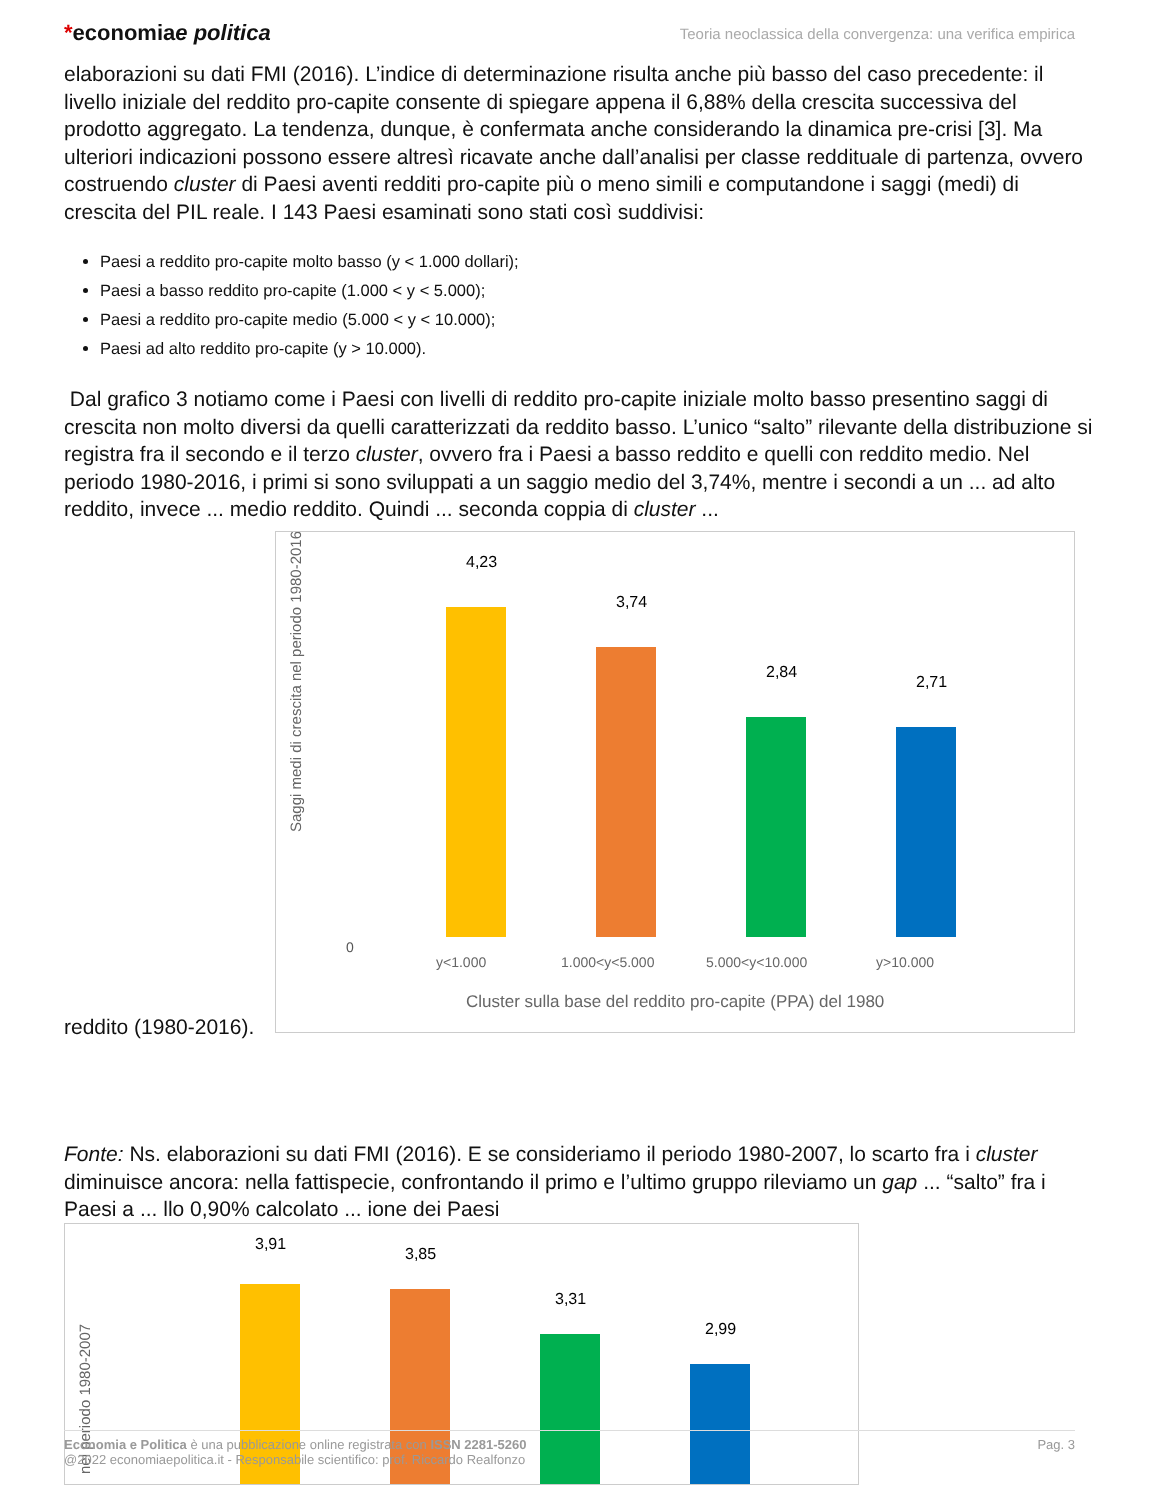*economiae politica
Teoria neoclassica della convergenza: una verifica empirica
elaborazioni su dati FMI (2016). L’indice di determinazione risulta anche più basso del caso precedente: il livello iniziale del reddito pro-capite consente di spiegare appena il 6,88% della crescita successiva del prodotto aggregato. La tendenza, dunque, è confermata anche considerando la dinamica pre-crisi [3]. Ma ulteriori indicazioni possono essere altresì ricavate anche dall’analisi per classe reddituale di partenza, ovvero costruendo cluster di Paesi aventi redditi pro-capite più o meno simili e computandone i saggi (medi) di crescita del PIL reale. I 143 Paesi esaminati sono stati così suddivisi:
Paesi a reddito pro-capite molto basso (y < 1.000 dollari);
Paesi a basso reddito pro-capite (1.000 < y < 5.000);
Paesi a reddito pro-capite medio (5.000 < y < 10.000);
Paesi ad alto reddito pro-capite (y > 10.000).
Dal grafico 3 notiamo come i Paesi con livelli di reddito pro-capite iniziale molto basso presentino saggi di crescita non molto diversi da quelli caratterizzati da reddito basso. L’unico “salto” rilevante della distribuzione si registra fra il secondo e il terzo cluster, ovvero fra i Paesi a basso reddito e quelli con reddito medio. Nel periodo 1980-2016, i primi si sono sviluppati a un saggio medio del 3,74%, mentre i secondi a un ... ad alto reddito, invece ... medio reddito. Quindi ... seconda coppia di cluster ...
Saggi medi di crescita nel periodo 1980-2016
0
4,23
3,74
2,84
2,71
y<1.000
1.000<y<5.000
5.000<y<10.000
y>10.000
Cluster sulla base del reddito pro-capite (PPA) del 1980
reddito (1980-2016).
Fonte: Ns. elaborazioni su dati FMI (2016). E se consideriamo il periodo 1980-2007, lo scarto fra i cluster diminuisce ancora: nella fattispecie, confrontando il primo e l’ultimo gruppo rileviamo un gap ... “salto” fra i Paesi a ... llo 0,90% calcolato ... ione dei Paesi
nel periodo 1980-2007
3,91
3,85
3,31
2,99
Economia e Politica è una pubblicazione online registrata con ISSN 2281-5260
@2022 economiaepolitica.it - Responsabile scientifico: prof. Riccardo Realfonzo
Pag. 3